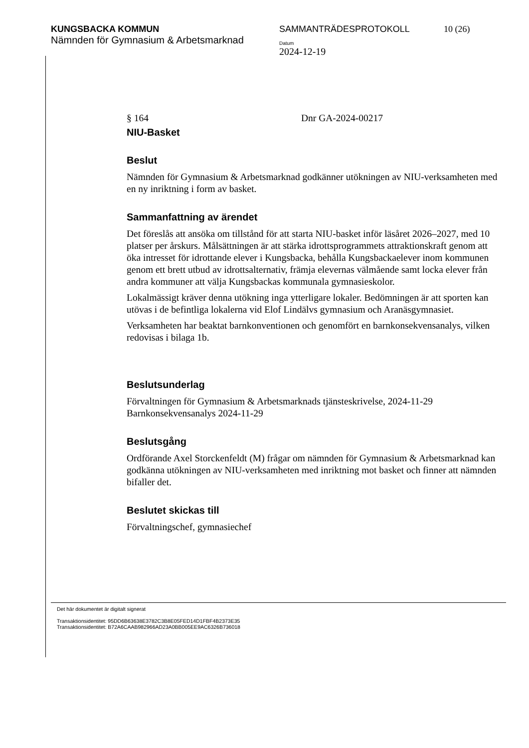KUNGSBACKA KOMMUN
Nämnden för Gymnasium & Arbetsmarknad
SAMMANTRÄDESPROTOKOLL
Datum
2024-12-19
10 (26)
§ 164 Dnr GA-2024-00217
NIU-Basket
Beslut
Nämnden för Gymnasium & Arbetsmarknad godkänner utökningen av NIU-verksamheten med en ny inriktning i form av basket.
Sammanfattning av ärendet
Det föreslås att ansöka om tillstånd för att starta NIU-basket inför läsåret 2026–2027, med 10 platser per årskurs. Målsättningen är att stärka idrottsprogrammets attraktionskraft genom att öka intresset för idrottande elever i Kungsbacka, behålla Kungsbackaelever inom kommunen genom ett brett utbud av idrottsalternativ, främja elevernas välmående samt locka elever från andra kommuner att välja Kungsbackas kommunala gymnasieskolor.
Lokalmässigt kräver denna utökning inga ytterligare lokaler. Bedömningen är att sporten kan utövas i de befintliga lokalerna vid Elof Lindälvs gymnasium och Aranäsgymnasiet.
Verksamheten har beaktat barnkonventionen och genomfört en barnkonsekvensanalys, vilken redovisas i bilaga 1b.
Beslutsunderlag
Förvaltningen för Gymnasium & Arbetsmarknads tjänsteskrivelse, 2024-11-29
Barnkonsekvensanalys 2024-11-29
Beslutsgång
Ordförande Axel Storckenfeldt (M) frågar om nämnden för Gymnasium & Arbetsmarknad kan godkänna utökningen av NIU-verksamheten med inriktning mot basket och finner att nämnden bifaller det.
Beslutet skickas till
Förvaltningschef, gymnasiechef
Det här dokumentet är digitalt signerat
Transaktionsidentitet: 95DD6B63638E3782C3B8E05FED14D1FBF4B2373E35
Transaktionsidentitet: B72A6CAAB982966AD23A0BB005EE9AC6326B736018